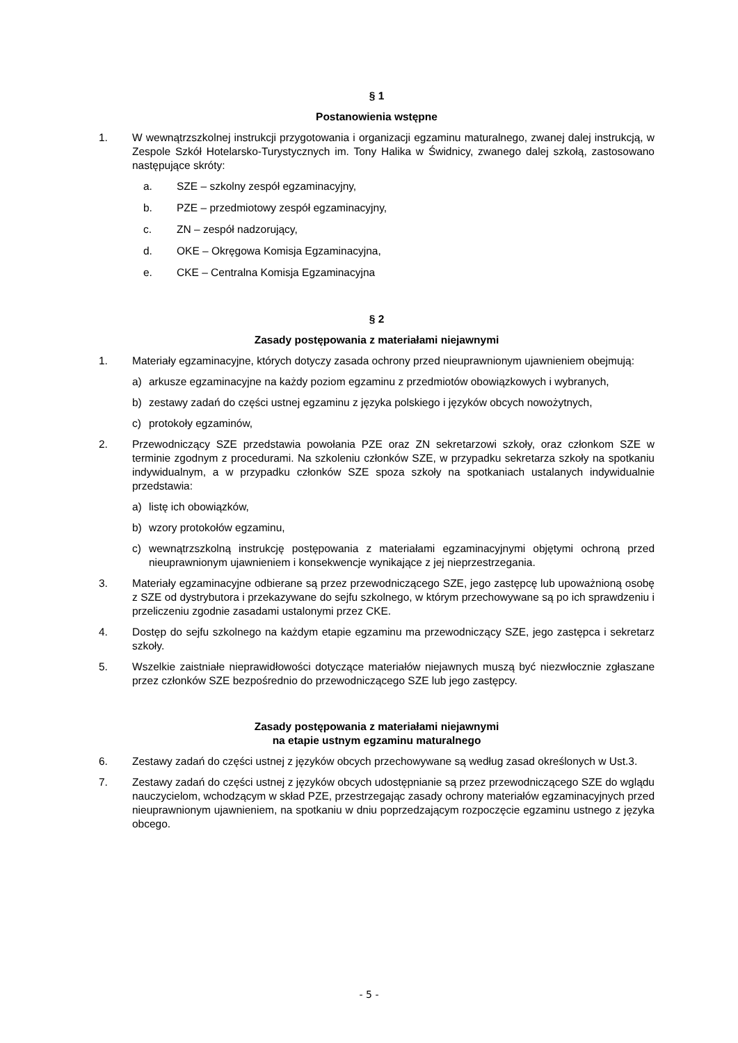§ 1
Postanowienia wstępne
1. W wewnątrzszkolnej instrukcji przygotowania i organizacji egzaminu maturalnego, zwanej dalej instrukcją, w Zespole Szkół Hotelarsko-Turystycznych im. Tony Halika w Świdnicy, zwanego dalej szkołą, zastosowano następujące skróty:
a. SZE – szkolny zespół egzaminacyjny,
b. PZE – przedmiotowy zespół egzaminacyjny,
c. ZN – zespół nadzorujący,
d. OKE – Okręgowa Komisja Egzaminacyjna,
e. CKE – Centralna Komisja Egzaminacyjna
§ 2
Zasady postępowania z materiałami niejawnymi
1. Materiały egzaminacyjne, których dotyczy zasada ochrony przed nieuprawnionym ujawnieniem obejmują:
a) arkusze egzaminacyjne na każdy poziom egzaminu z przedmiotów obowiązkowych i wybranych,
b) zestawy zadań do części ustnej egzaminu z języka polskiego i języków obcych nowożytnych,
c) protokoły egzaminów,
2. Przewodniczący SZE przedstawia powołania PZE oraz ZN sekretarzowi szkoły, oraz członkom SZE w terminie zgodnym z procedurami. Na szkoleniu członków SZE, w przypadku sekretarza szkoły na spotkaniu indywidualnym, a w przypadku członków SZE spoza szkoły na spotkaniach ustalanych indywidualnie przedstawia:
a) listę ich obowiązków,
b) wzory protokołów egzaminu,
c) wewnątrzszkolną instrukcję postępowania z materiałami egzaminacyjnymi objętymi ochroną przed nieuprawnionym ujawnieniem i konsekwencje wynikające z jej nieprzestrzegania.
3. Materiały egzaminacyjne odbierane są przez przewodniczącego SZE, jego zastępcę lub upoważnioną osobę z SZE od dystrybutora i przekazywane do sejfu szkolnego, w którym przechowywane są po ich sprawdzeniu i przeliczeniu zgodnie zasadami ustalonymi przez CKE.
4. Dostęp do sejfu szkolnego na każdym etapie egzaminu ma przewodniczący SZE, jego zastępca i sekretarz szkoły.
5. Wszelkie zaistniałe nieprawidłowości dotyczące materiałów niejawnych muszą być niezwłocznie zgłaszane przez członków SZE bezpośrednio do przewodniczącego SZE lub jego zastępcy.
Zasady postępowania z materiałami niejawnymi
na etapie ustnym egzaminu maturalnego
6. Zestawy zadań do części ustnej z języków obcych przechowywane są według zasad określonych w Ust.3.
7. Zestawy zadań do części ustnej z języków obcych udostępnianie są przez przewodniczącego SZE do wglądu nauczycielom, wchodzącym w skład PZE, przestrzegając zasady ochrony materiałów egzaminacyjnych przed nieuprawnionym ujawnieniem, na spotkaniu w dniu poprzedzającym rozpoczęcie egzaminu ustnego z języka obcego.
- 5 -